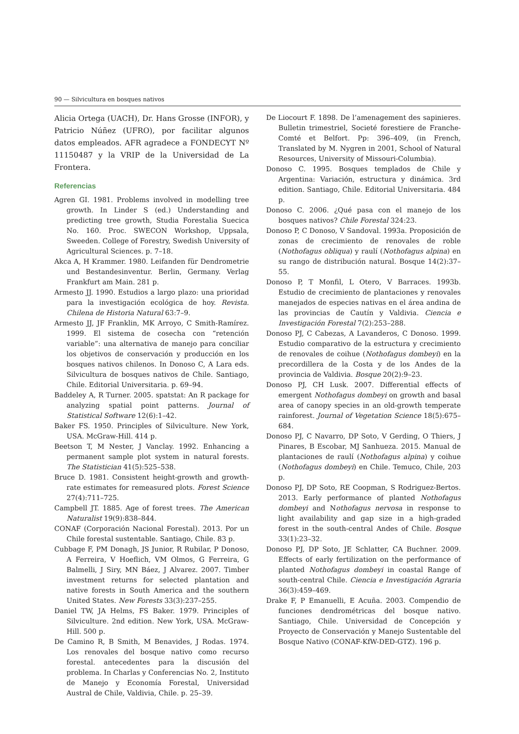90 — Silvicultura en bosques nativos
Alicia Ortega (UACH), Dr. Hans Grosse (INFOR), y Patricio Núñez (UFRO), por facilitar algunos datos empleados. AFR agradece a FONDECYT Nº 11150487 y la VRIP de la Universidad de La Frontera.
Referencias
Agren GI. 1981. Problems involved in modelling tree growth. In Linder S (ed.) Understanding and predicting tree growth, Studia Forestalia Suecica No. 160. Proc. SWECON Workshop, Uppsala, Sweeden. College of Forestry, Swedish University of Agricultural Sciences. p. 7–18.
Akca A, H Krammer. 1980. Leifanden für Dendrometrie und Bestandesinventur. Berlin, Germany. Verlag Frankfurt am Main. 281 p.
Armesto JJ. 1990. Estudios a largo plazo: una prioridad para la investigación ecológica de hoy. Revista. Chilena de Historia Natural 63:7–9.
Armesto JJ, JF Franklin, MK Arroyo, C Smith-Ramírez. 1999. El sistema de cosecha con “retención variable”: una alternativa de manejo para conciliar los objetivos de conservación y producción en los bosques nativos chilenos. In Donoso C, A Lara eds. Silvicultura de bosques nativos de Chile. Santiago, Chile. Editorial Universitaria. p. 69–94.
Baddeley A, R Turner. 2005. spatstat: An R package for analyzing spatial point patterns. Journal of Statistical Software 12(6):1–42.
Baker FS. 1950. Principles of Silviculture. New York, USA. McGraw-Hill. 414 p.
Beetson T, M Nester, J Vanclay. 1992. Enhancing a permanent sample plot system in natural forests. The Statistician 41(5):525–538.
Bruce D. 1981. Consistent height-growth and growth-rate estimates for remeasured plots. Forest Science 27(4):711–725.
Campbell JT. 1885. Age of forest trees. The American Naturalist 19(9):838–844.
CONAF (Corporación Nacional Forestal). 2013. Por un Chile forestal sustentable. Santiago, Chile. 83 p.
Cubbage F, PM Donagh, JS Junior, R Rubilar, P Donoso, A Ferreira, V Hoeflich, VM Olmos, G Ferreira, G Balmelli, J Siry, MN Báez, J Alvarez. 2007. Timber investment returns for selected plantation and native forests in South America and the southern United States. New Forests 33(3):237–255.
Daniel TW, JA Helms, FS Baker. 1979. Principles of Silviculture. 2nd edition. New York, USA. McGraw-Hill. 500 p.
De Camino R, B Smith, M Benavides, J Rodas. 1974. Los renovales del bosque nativo como recurso forestal. antecedentes para la discusión del problema. In Charlas y Conferencias No. 2, Instituto de Manejo y Economía Forestal, Universidad Austral de Chile, Valdivia, Chile. p. 25–39.
De Liocourt F. 1898. De l’amenagement des sapinieres. Bulletin trimestriel, Societé forestiere de Franche-Comté et Belfort. Pp: 396–409, (in French, Translated by M. Nygren in 2001, School of Natural Resources, University of Missouri-Columbia).
Donoso C. 1995. Bosques templados de Chile y Argentina: Variación, estructura y dinámica. 3rd edition. Santiago, Chile. Editorial Universitaria. 484 p.
Donoso C. 2006. ¿Qué pasa con el manejo de los bosques nativos? Chile Forestal 324:23.
Donoso P, C Donoso, V Sandoval. 1993a. Proposición de zonas de crecimiento de renovales de roble (Nothofagus obliqua) y raulí (Nothofagus alpina) en su rango de distribución natural. Bosque 14(2):37–55.
Donoso P, T Monfil, L Otero, V Barraces. 1993b. Estudio de crecimiento de plantaciones y renovales manejados de especies nativas en el área andina de las provincias de Cautín y Valdivia. Ciencia e Investigación Forestal 7(2):253–288.
Donoso PJ, C Cabezas, A Lavanderos, C Donoso. 1999. Estudio comparativo de la estructura y crecimiento de renovales de coihue (Nothofagus dombeyi) en la precordillera de la Costa y de los Andes de la provincia de Valdivia. Bosque 20(2):9–23.
Donoso PJ, CH Lusk. 2007. Differential effects of emergent Nothofagus dombeyi on growth and basal area of canopy species in an old-growth temperate rainforest. Journal of Vegetation Science 18(5):675–684.
Donoso PJ, C Navarro, DP Soto, V Gerding, O Thiers, J Pinares, B Escobar, MJ Sanhueza. 2015. Manual de plantaciones de raulí (Nothofagus alpina) y coihue (Nothofagus dombeyi) en Chile. Temuco, Chile, 203 p.
Donoso PJ, DP Soto, RE Coopman, S Rodriguez-Bertos. 2013. Early performance of planted Nothofagus dombeyi and Nothofagus nervosa in response to light availability and gap size in a high-graded forest in the south-central Andes of Chile. Bosque 33(1):23–32.
Donoso PJ, DP Soto, JE Schlatter, CA Buchner. 2009. Effects of early fertilization on the performance of planted Nothofagus dombeyi in coastal Range of south-central Chile. Ciencia e Investigación Agraria 36(3):459–469.
Drake F, P Emanuelli, E Acuña. 2003. Compendio de funciones dendrométricas del bosque nativo. Santiago, Chile. Universidad de Concepción y Proyecto de Conservación y Manejo Sustentable del Bosque Nativo (CONAF-KfW-DED-GTZ). 196 p.